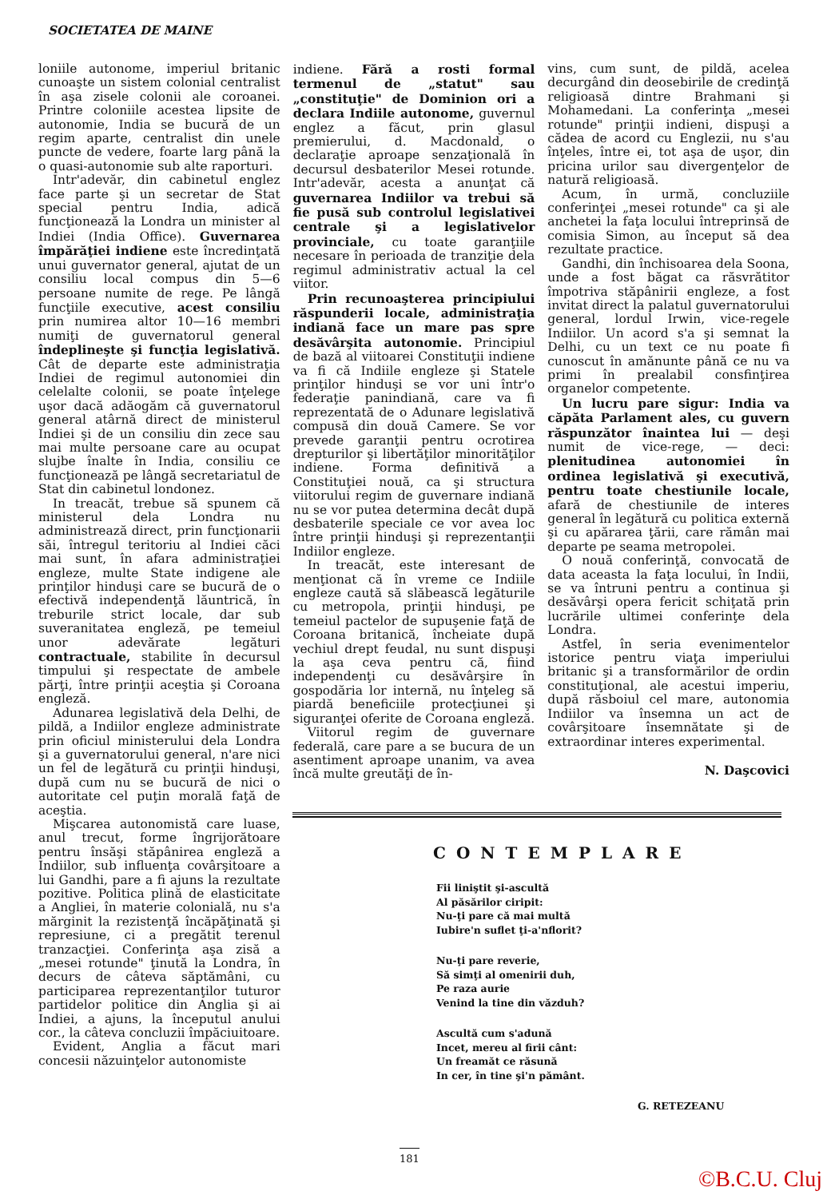SOCIETATEA DE MAINE
loniile autonome, imperiul britanic cunoaşte un sistem colonial centralist în aşa zisele colonii ale coroanei. Printre coloniile acestea lipsite de autonomie, India se bucură de un regim aparte, centralist din unele puncte de vedere, foarte larg până la o quasi-autonomie sub alte raporturi.
Intr'adevăr, din cabinetul englez face parte şi un secretar de Stat special pentru India, adică funcţionează la Londra un minister al Indiei (India Office). Guvernarea împărăţiei indiene este încredinţată unui guvernator general, ajutat de un consiliu local compus din 5—6 persoane numite de rege. Pe lângă funcţiile executive, acest consiliu prin numirea altor 10—16 membri numiţi de guvernatorul general îndeplineşte şi funcţia legislativă. Cât de departe este administraţia Indiei de regimul autonomiei din celelalte colonii, se poate înţelege uşor dacă adăogăm că guvernatorul general atârnă direct de ministerul Indiei şi de un consiliu din zece sau mai multe persoane care au ocupat slujbe înalte în India, consiliu ce funcţionează pe lângă secretariatul de Stat din cabinetul londonez.
In treacăt, trebue să spunem că ministerul dela Londra nu administrează direct, prin funcţionarii săi, întregul teritoriu al Indiei căci mai sunt, în afara administraţiei engleze, multe State indigene ale prinţilor hinduşi care se bucură de o efectivă independenţă lăuntrică, în treburile strict locale, dar sub suveranitatea engleză, pe temeiul unor adevărate legături contractuale, stabilite în decursul timpului şi respectate de ambele părţi, între prinţii aceştia şi Coroana engleză.
Adunarea legislativă dela Delhi, de pildă, a Indiilor engleze administrate prin oficiul ministerului dela Londra şi a guvernatorului general, n'are nici un fel de legătură cu prinţii hinduşi, după cum nu se bucură de nici o autoritate cel puţin morală faţă de aceştia.
Mişcarea autonomistă care luase, anul trecut, forme îngrijorătoare pentru însăşi stăpânirea engleză a Indiilor, sub influenţa covârşitoare a lui Gandhi, pare a fi ajuns la rezultate pozitive. Politica plină de elasticitate a Angliei, în materie colonială, nu s'a mărginit la rezistenţă încăpăţinată şi represiune, ci a pregătit terenul tranzacţiei. Conferinţa aşa zisă a „mesei rotunde" ţinută la Londra, în decurs de câteva săptămâni, cu participarea reprezentanţilor tuturor partidelor politice din Anglia şi ai Indiei, a ajuns, la începutul anului cor., la câteva concluzii împăciuitoare.
Evident, Anglia a făcut mari concesii năzuinţelor autonomiste
indiene. Fără a rosti formal termenul de „statut" sau „constituţie" de Dominion ori a declara Indiile autonome, guvernul englez a făcut, prin glasul premierului, d. Macdonald, o declaraţie aproape senzaţională în decursul desbaterilor Mesei rotunde. Intr'adevăr, acesta a anunţat că guvernarea Indiilor va trebui să fie pusă sub controlul legislativei centrale şi a legislativelor provinciale, cu toate garanţiile necesare în perioada de tranziţie dela regimul administrativ actual la cel viitor.
Prin recunoaşterea principiului răspunderii locale, administraţia indiană face un mare pas spre desăvârşita autonomie. Principiul de bază al viitoarei Constituţii indiene va fi că Indiile engleze şi Statele prinţilor hinduşi se vor uni într'o federaţie panindiană, care va fi reprezentată de o Adunare legislativă compusă din două Camere. Se vor prevede garanţii pentru ocrotirea drepturilor şi libertăţilor minorităţilor indiene. Forma definitivă a Constituţiei nouă, ca şi structura viitorului regim de guvernare indiană nu se vor putea determina decât după desbaterile speciale ce vor avea loc între prinţii hinduşi şi reprezentanţii Indiilor engleze.
In treacăt, este interesant de menţionat că în vreme ce Indiile engleze caută să slăbească legăturile cu metropola, prinţii hinduşi, pe temeiul pactelor de supuşenie faţă de Coroana britanică, încheiate după vechiul drept feudal, nu sunt dispuşi la aşa ceva pentru că, fiind independenţi cu desăvârşire în gospodăria lor internă, nu înţeleg să piardă beneficiile protecţiunei şi siguranţei oferite de Coroana engleză.
Viitorul regim de guvernare federală, care pare a se bucura de un asentiment aproape unanim, va avea încă multe greutăţi de în-
vins, cum sunt, de pildă, acelea decurgând din deosebirile de credinţă religioasă dintre Brahmani şi Mohamedani. La conferinţa „mesei rotunde" prinţii indieni, dispuşi a cădea de acord cu Englezii, nu s'au înţeles, între ei, tot aşa de uşor, din pricina urilor sau divergenţelor de natură religioasă.
Acum, în urmă, concluziile conferinţei „mesei rotunde" ca şi ale anchetei la faţa locului întreprinsă de comisia Simon, au început să dea rezultate practice.
Gandhi, din închisoarea dela Soona, unde a fost băgat ca răsvrătitor împotriva stăpânirii engleze, a fost invitat direct la palatul guvernatorului general, lordul Irwin, vice-regele Indiilor. Un acord s'a şi semnat la Delhi, cu un text ce nu poate fi cunoscut în amănunte până ce nu va primi în prealabil consfinţirea organelor competente.
Un lucru pare sigur: India va căpăta Parlament ales, cu guvern răspunzător înaintea lui — deşi numit de vice-rege, — deci: plenitudinea autonomiei în ordinea legislativă şi executivă, pentru toate chestiunile locale, afară de chestiunile de interes general în legătură cu politica externă şi cu apărarea ţării, care rămân mai departe pe seama metropolei.
O nouă conferinţă, convocată de data aceasta la faţa locului, în Indii, se va întruni pentru a continua şi desăvârşi opera fericit schiţată prin lucrările ultimei conferinţe dela Londra.
Astfel, în seria evenimentelor istorice pentru viaţa imperiului britanic şi a transformărilor de ordin constituţional, ale acestui imperiu, după răsboiul cel mare, autonomia Indiilor va însemna un act de covârşitoare însemnătate şi de extraordinar interes experimental.
N. Daşcovici
CONTEMPLARE
Fii liniştit şi-ascultă
Al păsărilor ciripit:
Nu-ţi pare că mai multă
Iubire'n suflet ţi-a'nflorit?
Nu-ţi pare reverie,
Să simţi al omenirii duh,
Pe raza aurie
Venind la tine din văzduh?
Ascultă cum s'adună
Incet, mereu al firii cânt:
Un freamăt ce răsună
In cer, în tine şi'n pământ.
G. RETEZEANU
181
©B.C.U. Cluj